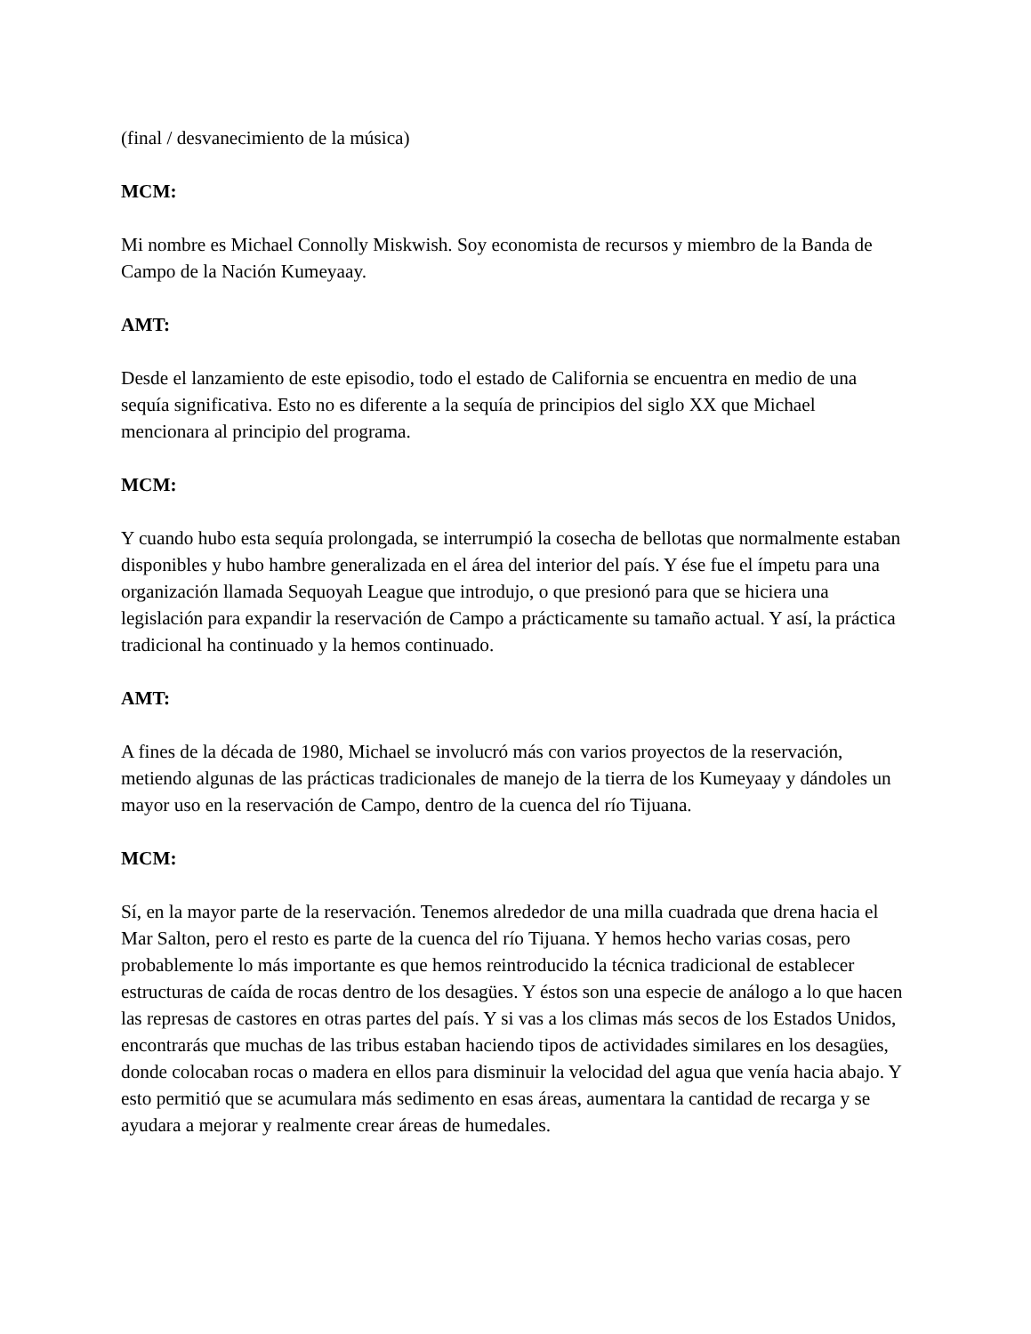(final / desvanecimiento de la música)
MCM:
Mi nombre es Michael Connolly Miskwish. Soy economista de recursos y miembro de la Banda de Campo de la Nación Kumeyaay.
AMT:
Desde el lanzamiento de este episodio, todo el estado de California se encuentra en medio de una sequía significativa. Esto no es diferente a la sequía de principios del siglo XX que Michael mencionara al principio del programa.
MCM:
Y cuando hubo esta sequía prolongada, se interrumpió la cosecha de bellotas que normalmente estaban disponibles y hubo hambre generalizada en el área del interior del país. Y ése fue el ímpetu para una organización llamada Sequoyah League que introdujo, o que presionó para que se hiciera una legislación para expandir la reservación de Campo a prácticamente su tamaño actual. Y así, la práctica tradicional ha continuado y la hemos continuado.
AMT:
A fines de la década de 1980, Michael se involucró más con varios proyectos de la reservación, metiendo algunas de las prácticas tradicionales de manejo de la tierra de los Kumeyaay y dándoles un mayor uso en la reservación de Campo, dentro de la cuenca del río Tijuana.
MCM:
Sí, en la mayor parte de la reservación. Tenemos alrededor de una milla cuadrada que drena hacia el Mar Salton, pero el resto es parte de la cuenca del río Tijuana. Y hemos hecho varias cosas, pero probablemente lo más importante es que hemos reintroducido la técnica tradicional de establecer estructuras de caída de rocas dentro de los desagües. Y éstos son una especie de análogo a lo que hacen las represas de castores en otras partes del país. Y si vas a los climas más secos de los Estados Unidos, encontrarás que muchas de las tribus estaban haciendo tipos de actividades similares en los desagües, donde colocaban rocas o madera en ellos para disminuir la velocidad del agua que venía hacia abajo. Y esto permitió que se acumulara más sedimento en esas áreas, aumentara la cantidad de recarga y se ayudara a mejorar y realmente crear áreas de humedales.